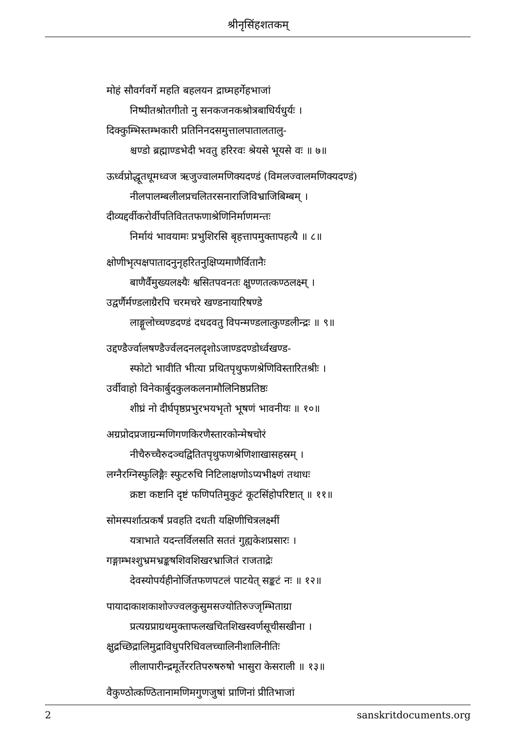श्रीनृसिंहशतकम्
मोहं सौवर्गवर्गे महति बहलयन द्राघ्महर्गेहभाजां
निष्पीतश्रोतगीतो नु सनकजनकश्रोत्रबाधिर्यधुर्यः ।
दिक्कुम्भिस्तम्भकारी प्रतिनिनदसमुत्तालपातालतालु-
श्चण्डो ब्रह्माण्डभेदी भवतु हरिरवः श्रेयसे भूयसे वः ॥ ७॥
ऊर्ध्वप्रोद्धूतधूमध्वज ऋजुज्वालमणिक्यदण्डं (विमलज्वालमणिक्यदण्डं)
नीलपालम्बलीलप्रचलितरसनाराजिविभ्राजिबिम्बम् ।
दीव्यद्दर्वीकरोर्वीपतिविततफणाश्रेणिनिर्माणमन्तः
निर्मायं भावयामः प्रभुशिरसि बृहत्तापमुक्तापहत्यै ॥ ८॥
क्षोणीभृत्पक्षपातादनुनृहरितनुक्षिप्यमाणैर्वितानैः
बाणैर्वैमुख्यलक्ष्यैः श्वसितपवनतः क्षुण्णतत्कण्ठलक्ष्म् ।
उद्वर्णैर्मण्डलाग्रैरपि चरमचरे खण्डनायारिषण्डे
लाङ्गूलोच्चण्डदण्डं दधदवतु विपन्मण्डलात्कुण्डलीन्द्रः ॥ ९॥
उद्दण्डैर्ज्वालषण्डैर्ज्वलदनलदृशोऽजाण्डदण्डोर्ध्वखण्ड-
स्फोटो भावीति भीत्या प्रथितपृथुफणश्रेणिविस्तारितश्रीः ।
उर्वीवाहो विनेकार्बुदकुलकलनामौलिनिष्ठप्रतिष्ठः
शीघ्रं नो दीर्घपृष्ठप्रभुरभयभृतो भूषणं भावनीयः ॥ १०॥
अग्रप्रोदप्रजाग्रन्मणिगणकिरणैस्तारकोन्मेषचोरं
नीचैरुच्चैरुदञ्चद्वितितपृथुफणश्रेणिशाखासहस्रम् ।
लग्नैरग्निस्फुलिङ्गैः स्फुटरुचि निटिलाक्षणोऽप्यभीक्ष्णं तथाधः
क्रष्टा कष्टानि दृष्टं फणिपतिमुकुटं कूटसिंहोपरिष्टात् ॥ ११॥
सोमस्पर्शात्प्रकर्षं प्रवहति दधती यक्षिणीचित्रलक्ष्मीं
यत्राभाते यदन्तर्विलसति सततं गुह्यकेशप्रसारः ।
गङ्गाम्भश्शुभ्रमभ्रङ्कषशिवशिखरभ्राजितं राजताद्रेः
देवस्योपर्यहीनोर्जितफणपटलं पाटयेत् सङ्कटं नः ॥ १२॥
पायादाकाशकाशोज्ज्वलकुसुमसज्योतिरुज्जृम्भिताग्रा
प्रत्यग्रप्राग्रथमुक्ताफलखचितशिखस्वर्णसूचीसखीना ।
क्षुद्रच्छिद्रालिमुद्राविधुपरिधिवलच्चालिनीशालिनीतिः
लीलापारीन्द्रमूर्तेररतिपरुषरुषो भासुरा केसराली ॥ १३॥
वैकुण्ठोत्कण्ठितानामणिमगुणजुषां प्राणिनां प्रीतिभाजां
2 sanskritdocuments.org